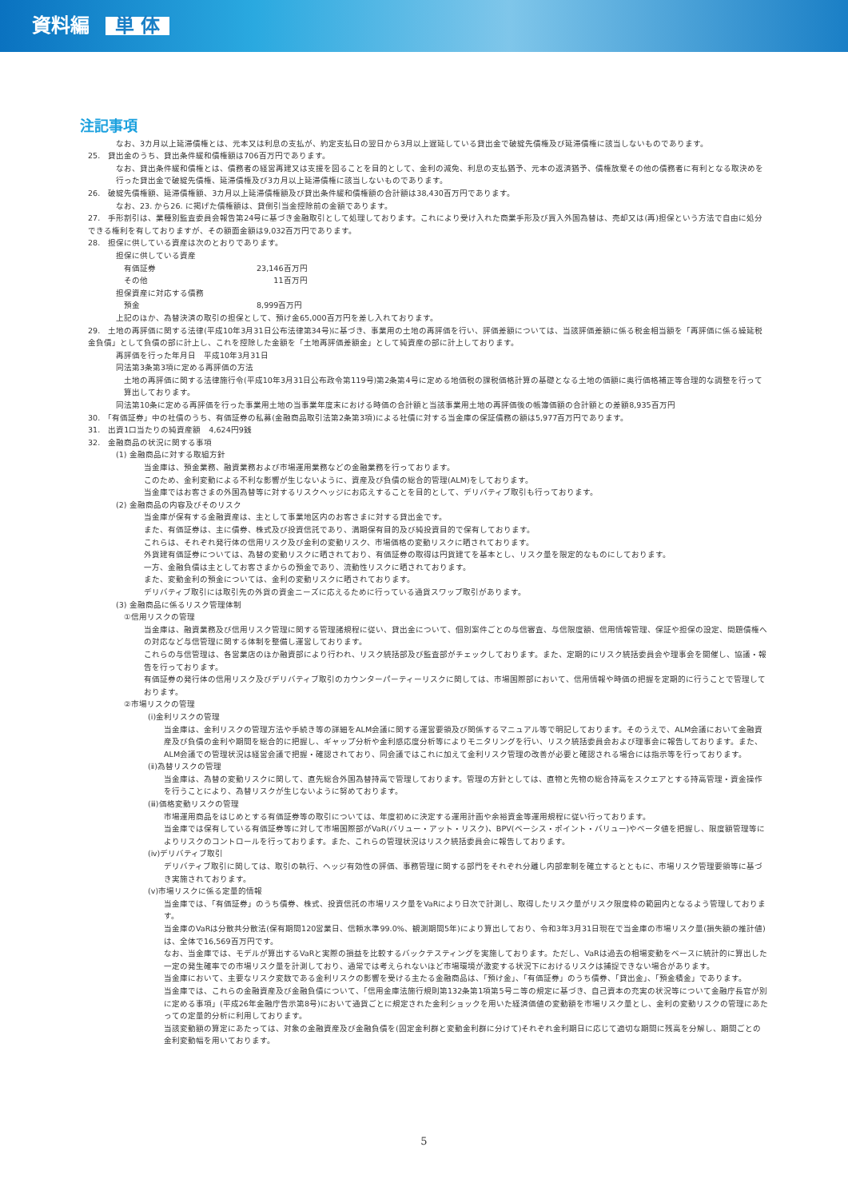資料編 単 体
注記事項
なお、3カ月以上延滞債権とは、元本又は利息の支払が、約定支払日の翌日から3月以上遅延している貸出金で破綻先債権及び延滞債権に該当しないものであります。
25.　貸出金のうち、貸出条件緩和債権額は706百万円であります。
なお、貸出条件緩和債権とは、債務者の経営再建又は支援を図ることを目的として、金利の減免、利息の支払猶予、元本の返済猶予、債権放棄その他の債務者に有利となる取決めを行った貸出金で破綻先債権、延滞債権及び3カ月以上延滞債権に該当しないものであります。
26.　破綻先債権額、延滞債権額、3カ月以上延滞債権額及び貸出条件緩和債権額の合計額は38,430百万円であります。
なお、23. から26. に掲げた債権額は、貸倒引当金控除前の金額であります。
27.　手形割引は、業種別監査委員会報告第24号に基づき金融取引として処理しております。これにより受け入れた商業手形及び買入外国為替は、売却又は(再)担保という方法で自由に処分できる権利を有しておりますが、その額面金額は9,032百万円であります。
28.　担保に供している資産は次のとおりであります。
担保に供している資産
| 有価証券 | | 23,146百万円 |
| その他 | | 11百万円 |
担保資産に対応する債務
| 預金 | | 8,999百万円 |
上記のほか、為替決済の取引の担保として、預け金65,000百万円を差し入れております。
29.　土地の再評価に関する法律(平成10年3月31日公布法律第34号)に基づき、事業用の土地の再評価を行い、評価差額については、当該評価差額に係る税金相当額を「再評価に係る繰延税金負債」として負債の部に計上し、これを控除した金額を「土地再評価差額金」として純資産の部に計上しております。
再評価を行った年月日　平成10年3月31日
同法第3条第3項に定める再評価の方法
土地の再評価に関する法律施行令(平成10年3月31日公布政令第119号)第2条第4号に定める地価税の課税価格計算の基礎となる土地の価額に奥行価格補正等合理的な調整を行って算出しております。
同法第10条に定める再評価を行った事業用土地の当事業年度末における時価の合計額と当該事業用土地の再評価後の帳簿価額の合計額との差額8,935百万円
30.　「有価証券」中の社債のうち、有価証券の私募(金融商品取引法第2条第3項)による社債に対する当金庫の保証債務の額は5,977百万円であります。
31.　出資1口当たりの純資産額　4,624円9銭
32.　金融商品の状況に関する事項
(1) 金融商品に対する取組方針
当金庫は、預金業務、融資業務および市場運用業務などの金融業務を行っております。
このため、金利変動による不利な影響が生じないように、資産及び負債の総合的管理(ALM)をしております。
当金庫ではお客さまの外国為替等に対するリスクヘッジにお応えすることを目的として、デリバティブ取引も行っております。
(2) 金融商品の内容及びそのリスク
当金庫が保有する金融資産は、主として事業地区内のお客さまに対する貸出金です。
また、有価証券は、主に債券、株式及び投資信託であり、満期保有目的及び純投資目的で保有しております。
これらは、それぞれ発行体の信用リスク及び金利の変動リスク、市場価格の変動リスクに晒されております。
外貨建有価証券については、為替の変動リスクに晒されており、有価証券の取得は円貨建てを基本とし、リスク量を限定的なものにしております。
一方、金融負債は主としてお客さまからの預金であり、流動性リスクに晒されております。
また、変動金利の預金については、金利の変動リスクに晒されております。
デリバティブ取引には取引先の外貨の資金ニーズに応えるために行っている通貨スワップ取引があります。
(3) 金融商品に係るリスク管理体制
①信用リスクの管理
当金庫は、融資業務及び信用リスク管理に関する管理諸規程に従い、貸出金について、個別案件ごとの与信審査、与信限度額、信用情報管理、保証や担保の設定、問題債権への対応など与信管理に関する体制を整備し運営しております。
これらの与信管理は、各営業店のほか融資部により行われ、リスク統括部及び監査部がチェックしております。また、定期的にリスク統括委員会や理事会を開催し、協議・報告を行っております。
有価証券の発行体の信用リスク及びデリバティブ取引のカウンターパーティーリスクに関しては、市場国際部において、信用情報や時価の把握を定期的に行うことで管理しております。
②市場リスクの管理
(ⅰ)金利リスクの管理
当金庫は、金利リスクの管理方法や手続き等の詳細をALM会議に関する運営要領及び関係するマニュアル等で明記しております。そのうえで、ALM会議において金融資産及び負債の金利や期間を総合的に把握し、ギャップ分析や金利感応度分析等によりモニタリングを行い、リスク統括委員会および理事会に報告しております。また、ALM会議での管理状況は経営会議で把握・確認されており、同会議ではこれに加えて金利リスク管理の改善が必要と確認される場合には指示等を行っております。
(ⅱ)為替リスクの管理
当金庫は、為替の変動リスクに関して、直先総合外国為替持高で管理しております。管理の方針としては、直物と先物の総合持高をスクエアとする持高管理・資金操作を行うことにより、為替リスクが生じないように努めております。
(ⅲ)価格変動リスクの管理
市場運用商品をはじめとする有価証券等の取引については、年度初めに決定する運用計画や余裕資金等運用規程に従い行っております。
当金庫では保有している有価証券等に対して市場国際部がVaR(バリュー・アット・リスク)、BPV(ベーシス・ポイント・バリュー)やベータ値を把握し、限度額管理等によりリスクのコントロールを行っております。また、これらの管理状況はリスク統括委員会に報告しております。
(ⅳ)デリバティブ取引
デリバティブ取引に関しては、取引の執行、ヘッジ有効性の評価、事務管理に関する部門をそれぞれ分離し内部牽制を確立するとともに、市場リスク管理要領等に基づき実施されております。
(ⅴ)市場リスクに係る定量的情報
当金庫では、「有価証券」のうち債券、株式、投資信託の市場リスク量をVaRにより日次で計測し、取得したリスク量がリスク限度枠の範囲内となるよう管理しております。
当金庫のVaRは分散共分散法(保有期間120営業日、信頼水準99.0%、観測期間5年)により算出しており、令和3年3月31日現在で当金庫の市場リスク量(損失額の推計値)は、全体で16,569百万円です。
なお、当金庫では、モデルが算出するVaRと実際の損益を比較するバックテスティングを実施しております。ただし、VaRは過去の相場変動をベースに統計的に算出した一定の発生確率での市場リスク量を計測しており、通常では考えられないほど市場環境が激変する状況下におけるリスクは捕捉できない場合があります。
当金庫において、主要なリスク変数である金利リスクの影響を受ける主たる金融商品は、「預け金」、「有価証券」のうち債券、「貸出金」、「預金積金」であります。
当金庫では、これらの金融資産及び金融負債について、「信用金庫法施行規則第132条第1項第5号ニ等の規定に基づき、自己資本の充実の状況等について金融庁長官が別に定める事項」(平成26年金融庁告示第8号)において通貨ごとに規定された金利ショックを用いた経済価値の変動額を市場リスク量とし、金利の変動リスクの管理にあたっての定量的分析に利用しております。
当該変動額の算定にあたっては、対象の金融資産及び金融負債を(固定金利群と変動金利群に分けて)それぞれ金利期日に応じて適切な期間に残高を分解し、期間ごとの金利変動幅を用いております。
5